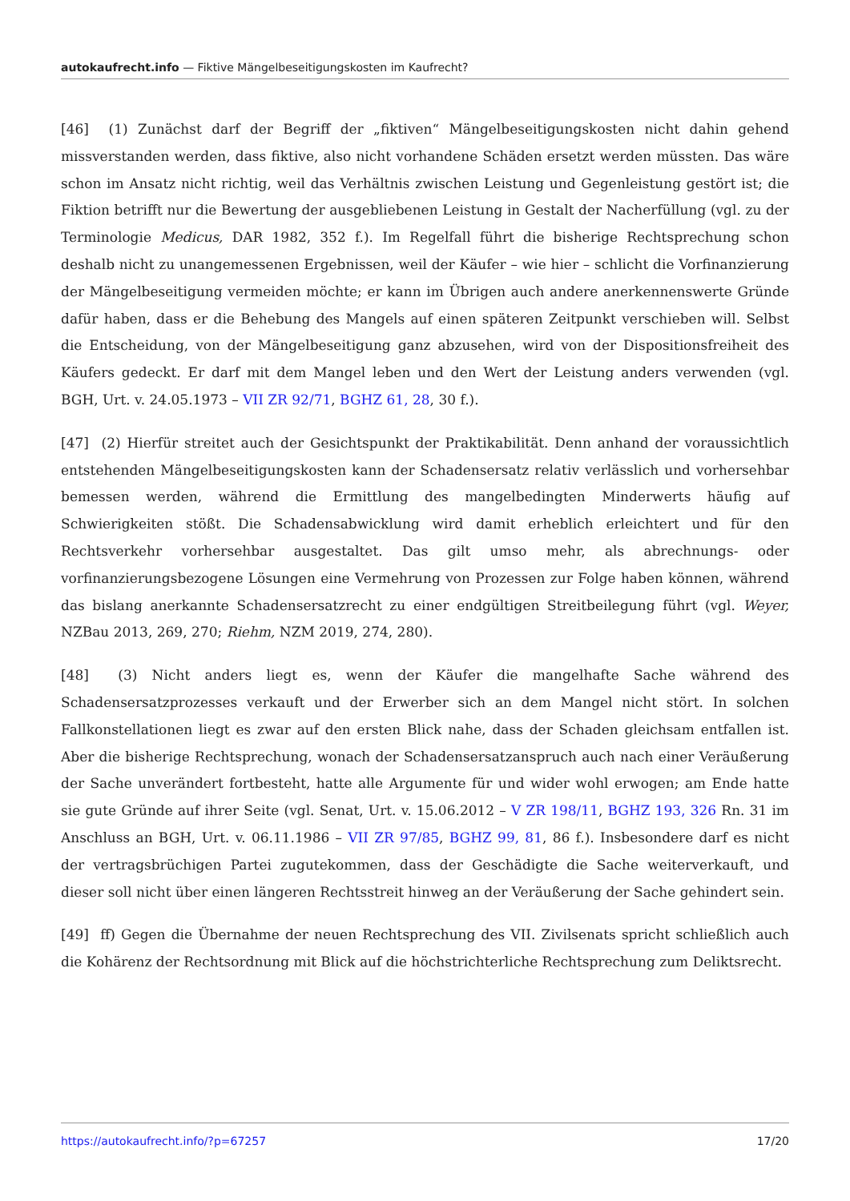autokaufrecht.info — Fiktive Mängelbeseitigungskosten im Kaufrecht?
[46] (1) Zunächst darf der Begriff der „fiktiven“ Mängelbeseitigungskosten nicht dahin gehend missverstanden werden, dass fiktive, also nicht vorhandene Schäden ersetzt werden müssten. Das wäre schon im Ansatz nicht richtig, weil das Verhältnis zwischen Leistung und Gegenleistung gestört ist; die Fiktion betrifft nur die Bewertung der ausgebliebenen Leistung in Gestalt der Nacherfüllung (vgl. zu der Terminologie Medicus, DAR 1982, 352 f.). Im Regelfall führt die bisherige Rechtsprechung schon deshalb nicht zu unangemessenen Ergebnissen, weil der Käufer – wie hier – schlicht die Vorfinanzierung der Mängelbeseitigung vermeiden möchte; er kann im Übrigen auch andere anerkennenswerte Gründe dafür haben, dass er die Behebung des Mangels auf einen späteren Zeitpunkt verschieben will. Selbst die Entscheidung, von der Mängelbeseitigung ganz abzusehen, wird von der Dispositionsfreiheit des Käufers gedeckt. Er darf mit dem Mangel leben und den Wert der Leistung anders verwenden (vgl. BGH, Urt. v. 24.05.1973 – VII ZR 92/71, BGHZ 61, 28, 30 f.).
[47] (2) Hierfür streitet auch der Gesichtspunkt der Praktikabilität. Denn anhand der voraussichtlich entstehenden Mängelbeseitigungskosten kann der Schadensersatz relativ verlässlich und vorhersehbar bemessen werden, während die Ermittlung des mangelbedingten Minderwerts häufig auf Schwierigkeiten stößt. Die Schadensabwicklung wird damit erheblich erleichtert und für den Rechtsverkehr vorhersehbar ausgestaltet. Das gilt umso mehr, als abrechnungs- oder vorfinanzierungsbezogene Lösungen eine Vermehrung von Prozessen zur Folge haben können, während das bislang anerkannte Schadensersatzrecht zu einer endgültigen Streitbeilegung führt (vgl. Weyer, NZBau 2013, 269, 270; Riehm, NZM 2019, 274, 280).
[48] (3) Nicht anders liegt es, wenn der Käufer die mangelhafte Sache während des Schadensersatzprozesses verkauft und der Erwerber sich an dem Mangel nicht stört. In solchen Fallkonstellationen liegt es zwar auf den ersten Blick nahe, dass der Schaden gleichsam entfallen ist. Aber die bisherige Rechtsprechung, wonach der Schadensersatzanspruch auch nach einer Veräußerung der Sache unverändert fortbesteht, hatte alle Argumente für und wider wohl erwogen; am Ende hatte sie gute Gründe auf ihrer Seite (vgl. Senat, Urt. v. 15.06.2012 – V ZR 198/11, BGHZ 193, 326 Rn. 31 im Anschluss an BGH, Urt. v. 06.11.1986 – VII ZR 97/85, BGHZ 99, 81, 86 f.). Insbesondere darf es nicht der vertragsbrüchigen Partei zugutekommen, dass der Geschädigte die Sache weiterverkauft, und dieser soll nicht über einen längeren Rechtsstreit hinweg an der Veräußerung der Sache gehindert sein.
[49] ff) Gegen die Übernahme der neuen Rechtsprechung des VII. Zivilsenats spricht schließlich auch die Kohärenz der Rechtsordnung mit Blick auf die höchstrichterliche Rechtsprechung zum Deliktsrecht.
https://autokaufrecht.info/?p=67257 17/20